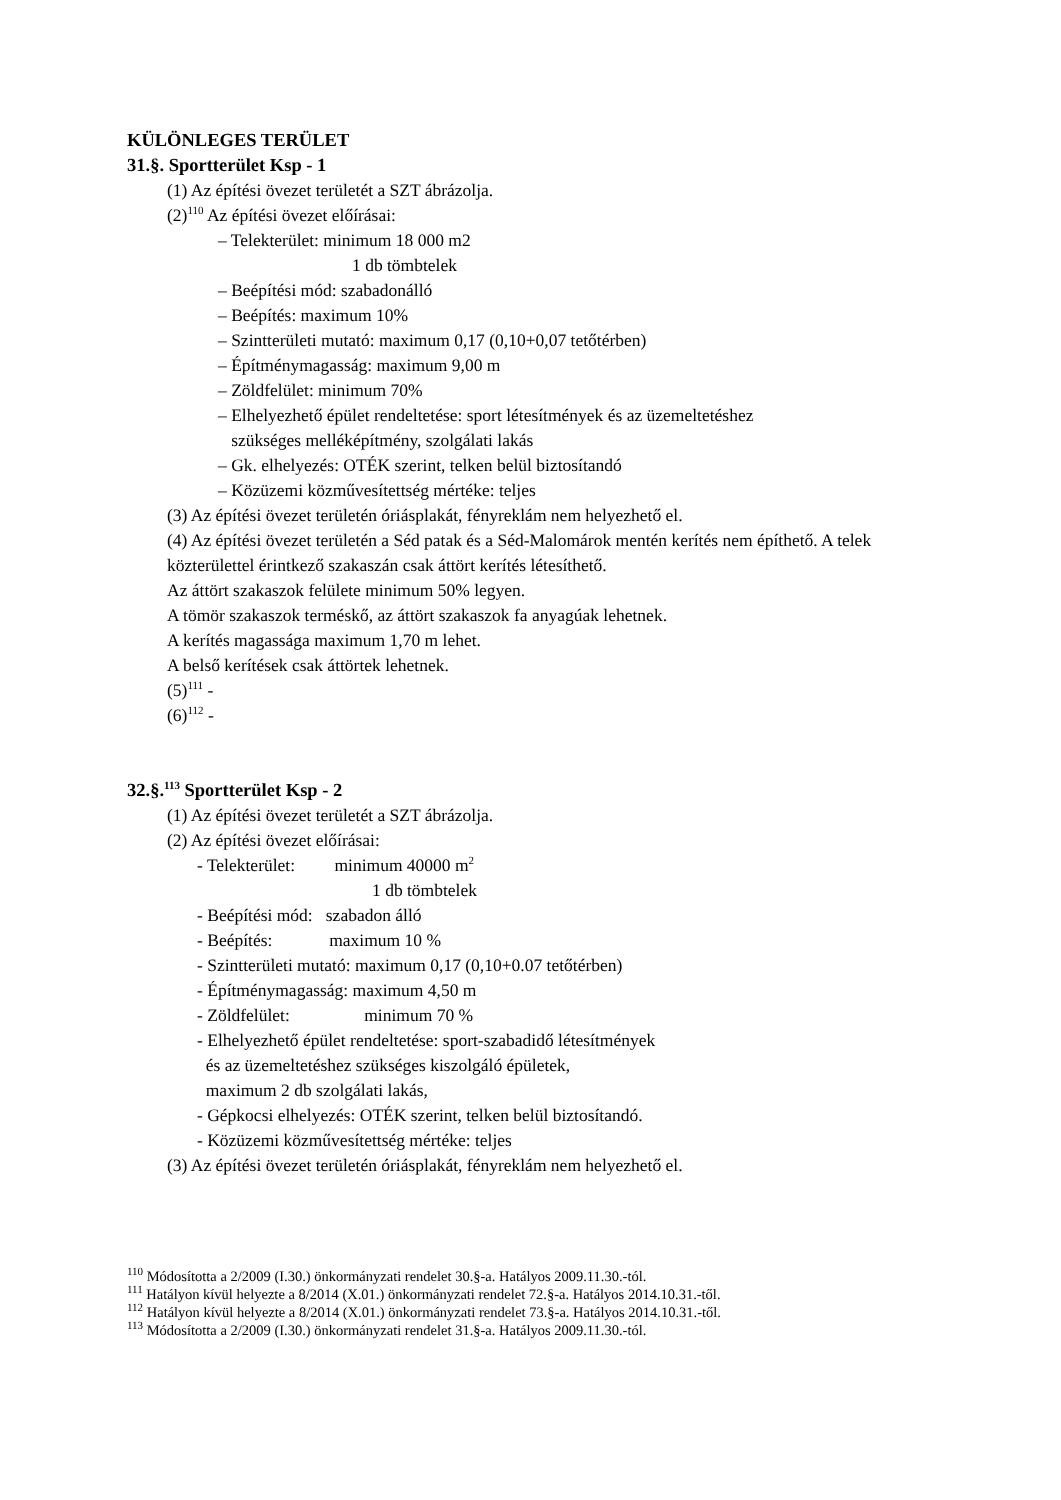KÜLÖNLEGES TERÜLET
31.§. Sportterület Ksp - 1
(1) Az építési övezet területét a SZT ábrázolja.
(2)<sup>110</sup> Az építési övezet előírásai:
– Telekterület: minimum 18 000 m2
1 db tömbtelek
– Beépítési mód: szabadonálló
– Beépítés: maximum 10%
– Szintterületi mutató: maximum 0,17 (0,10+0,07 tetőtérben)
– Építménymagasság: maximum 9,00 m
– Zöldfelület: minimum 70%
– Elhelyezhető épület rendeltetése: sport létesítmények és az üzemeltetéshez
szükséges melléképítmény, szolgálati lakás
– Gk. elhelyezés: OTÉK szerint, telken belül biztosítandó
– Közüzemi közművesítettség mértéke: teljes
(3) Az építési övezet területén óriásplakát, fényreklám nem helyezhető el.
(4) Az építési övezet területén a Séd patak és a Séd-Malomárok mentén kerítés nem építhető. A telek közterülettel érintkező szakaszán csak áttört kerítés létesíthető.
Az áttört szakaszok felülete minimum 50% legyen.
A tömör szakaszok terméskő, az áttört szakaszok fa anyagúak lehetnek.
A kerítés magassága maximum 1,70 m lehet.
A belső kerítések csak áttörtek lehetnek.
(5)<sup>111</sup> -
(6)<sup>112</sup> -
32.§.<sup>113</sup> Sportterület Ksp - 2
(1) Az építési övezet területét a SZT ábrázolja.
(2) Az építési övezet előírásai:
- Telekterület: minimum 40000 m<sup>2</sup>
1 db tömbtelek
- Beépítési mód: szabadon álló
- Beépítés: maximum 10 %
- Szintterületi mutató: maximum 0,17 (0,10+0.07 tetőtérben)
- Építménymagasság: maximum 4,50 m
- Zöldfelület: minimum 70 %
- Elhelyezhető épület rendeltetése: sport-szabadidő létesítmények
és az üzemeltetéshez szükséges kiszolgáló épületek,
maximum 2 db szolgálati lakás,
- Gépkocsi elhelyezés: OTÉK szerint, telken belül biztosítandó.
- Közüzemi közművesítettség mértéke: teljes
(3) Az építési övezet területén óriásplakát, fényreklám nem helyezhető el.
<sup>110</sup> Módosította a 2/2009 (I.30.) önkormányzati rendelet 30.§-a. Hatályos 2009.11.30.-tól.
<sup>111</sup> Hatályon kívül helyezte a 8/2014 (X.01.) önkormányzati rendelet 72.§-a. Hatályos 2014.10.31.-től.
<sup>112</sup> Hatályon kívül helyezte a 8/2014 (X.01.) önkormányzati rendelet 73.§-a. Hatályos 2014.10.31.-től.
<sup>113</sup> Módosította a 2/2009 (I.30.) önkormányzati rendelet 31.§-a. Hatályos 2009.11.30.-tól.